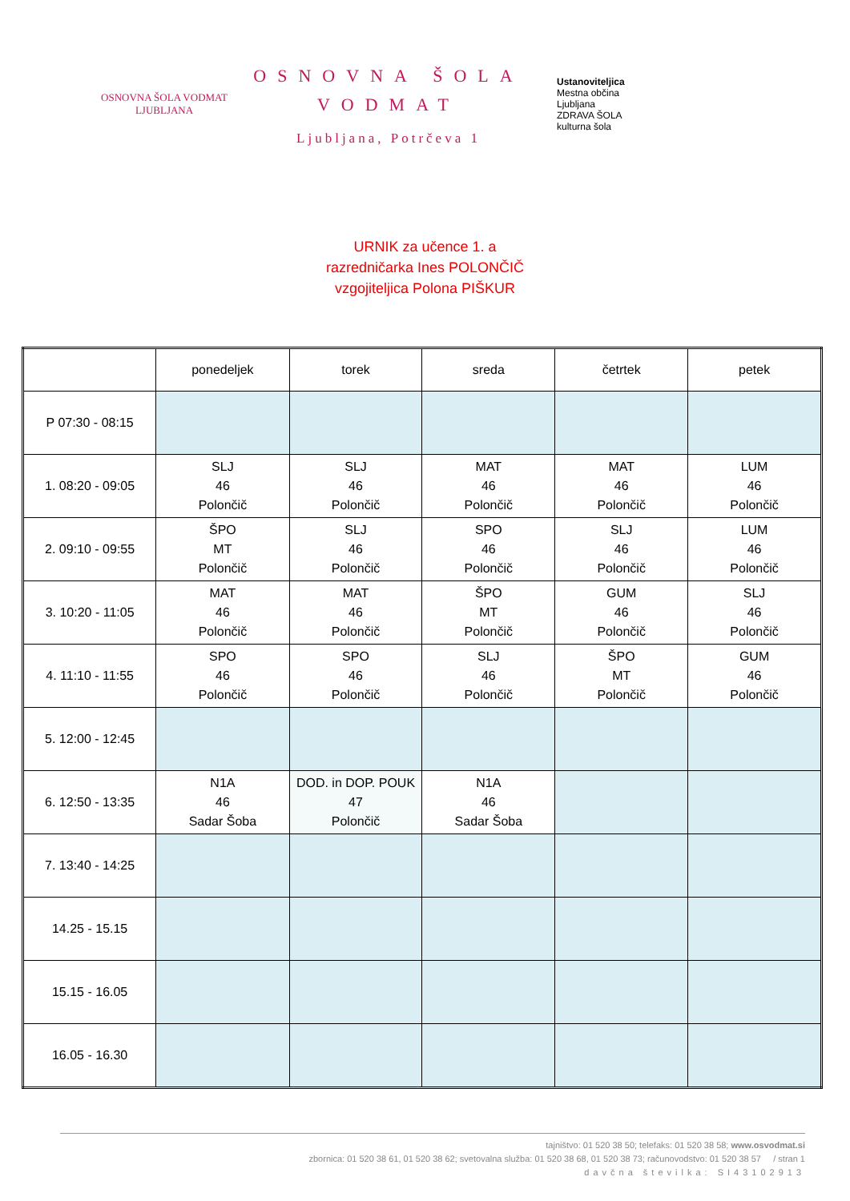OSNOVNA ŠOLA VODMAT
LJUBLJANA
OSNOVNA ŠOLA
VODMAT
Ljubljana, Potrčeva 1
Ustanoviteljica
Mestna občina
Ljubljana
ZDRAVA ŠOLA
kulturna šola
URNIK za učence 1. a
razredničarka Ines POLONČIČ
vzgojiteljica Polona PIŠKUR
| | ponedeljek | torek | sreda | četrtek | petek |
| --- | --- | --- | --- | --- | --- |
| P 07:30 - 08:15 | | | | | |
| 1. 08:20 - 09:05 | SLJ 46 Polončič | SLJ 46 Polončič | MAT 46 Polončič | MAT 46 Polončič | LUM 46 Polončič |
| 2. 09:10 - 09:55 | ŠPO MT Polončič | SLJ 46 Polončič | SPO 46 Polončič | SLJ 46 Polončič | LUM 46 Polončič |
| 3. 10:20 - 11:05 | MAT 46 Polončič | MAT 46 Polončič | ŠPO MT Polončič | GUM 46 Polončič | SLJ 46 Polončič |
| 4. 11:10 - 11:55 | SPO 46 Polončič | SPO 46 Polončič | SLJ 46 Polončič | ŠPO MT Polončič | GUM 46 Polončič |
| 5. 12:00 - 12:45 | | | | | |
| 6. 12:50 - 13:35 | N1A 46 Sadar Šoba | DOD. in DOP. POUK 47 Polončič | N1A 46 Sadar Šoba | | |
| 7. 13:40 - 14:25 | | | | | |
| 14.25 - 15.15 | | | | | |
| 15.15 - 16.05 | | | | | |
| 16.05 - 16.30 | | | | | |
tajništvo: 01 520 38 50; telefaks: 01 520 38 58; www.osvodmat.si
zbornica: 01 520 38 61, 01 520 38 62; svetovalna služba: 01 520 38 68, 01 520 38 73; računovodstvo: 01 520 38 57 / stran 1
davčna številka: SI43102913